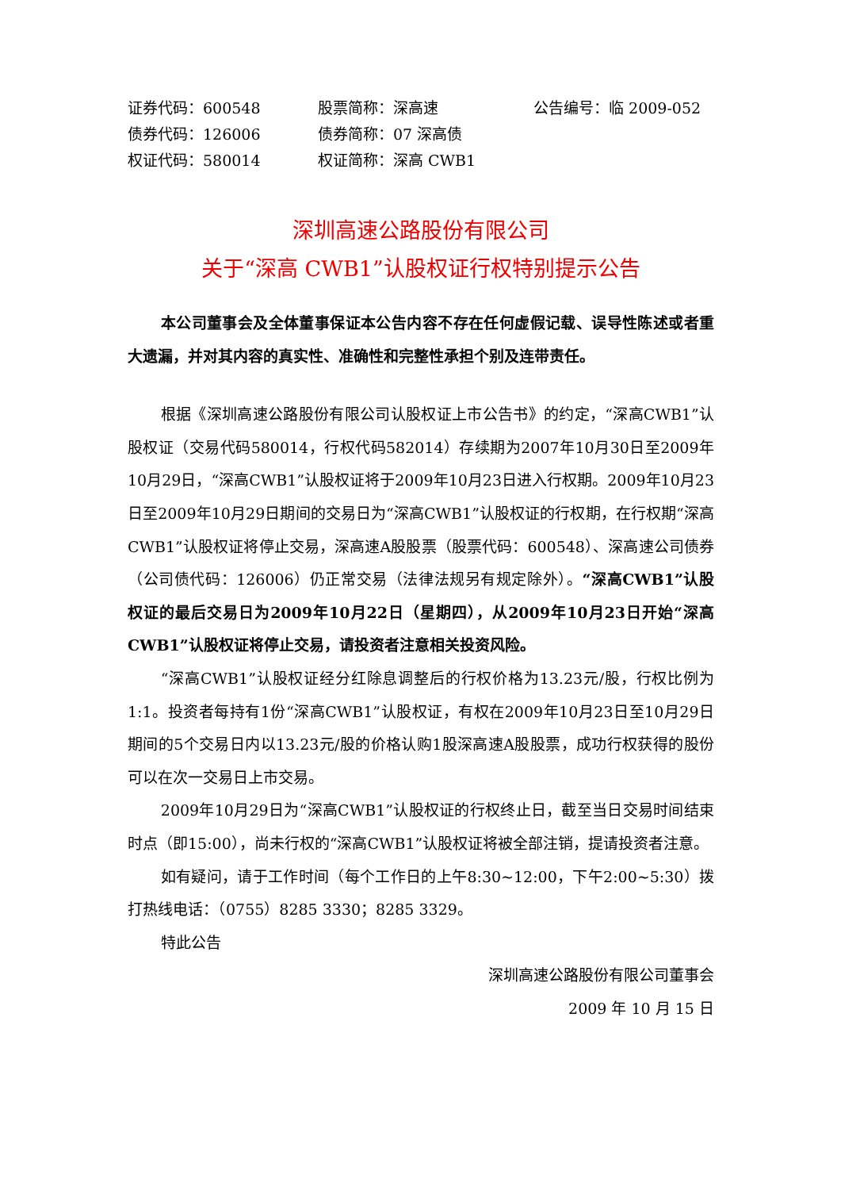| 证券代码：600548 | 股票简称：深高速 | 公告编号：临 2009-052 |
| 债券代码：126006 | 债券简称：07 深高债 | |
| 权证代码：580014 | 权证简称：深高 CWB1 | |
深圳高速公路股份有限公司
关于“深高 CWB1”认股权证行权特别提示公告
本公司董事会及全体董事保证本公告内容不存在任何虚假记载、误导性陈述或者重大遗漏，并对其内容的真实性、准确性和完整性承担个别及连带责任。
根据《深圳高速公路股份有限公司认股权证上市公告书》的约定，“深高CWB1”认股权证（交易代码580014，行权代码582014）存续期为2007年10月30日至2009年10月29日，“深高CWB1”认股权证将于2009年10月23日进入行权期。2009年10月23日至2009年10月29日期间的交易日为“深高CWB1”认股权证的行权期，在行权期“深高CWB1”认股权证将停止交易，深高速A股股票（股票代码：600548）、深高速公司债券（公司债代码：126006）仍正常交易（法律法规另有规定除外）。“深高CWB1”认股权证的最后交易日为2009年10月22日（星期四），从2009年10月23日开始“深高CWB1”认股权证将停止交易，请投资者注意相关投资风险。
“深高CWB1”认股权证经分红除息调整后的行权价格为13.23元/股，行权比例为1:1。投资者每持有1份“深高CWB1”认股权证，有权在2009年10月23日至10月29日期间的5个交易日内以13.23元/股的价格认购1股深高速A股股票，成功行权获得的股份可以在次一交易日上市交易。
2009年10月29日为“深高CWB1”认股权证的行权终止日，截至当日交易时间结束时点（即15:00），尚未行权的“深高CWB1”认股权证将被全部注销，提请投资者注意。
如有疑问，请于工作时间（每个工作日的上午8:30~12:00，下午2:00~5:30）拨打热线电话：（0755）8285 3330；8285 3329。
特此公告
深圳高速公路股份有限公司董事会
2009 年 10 月 15 日